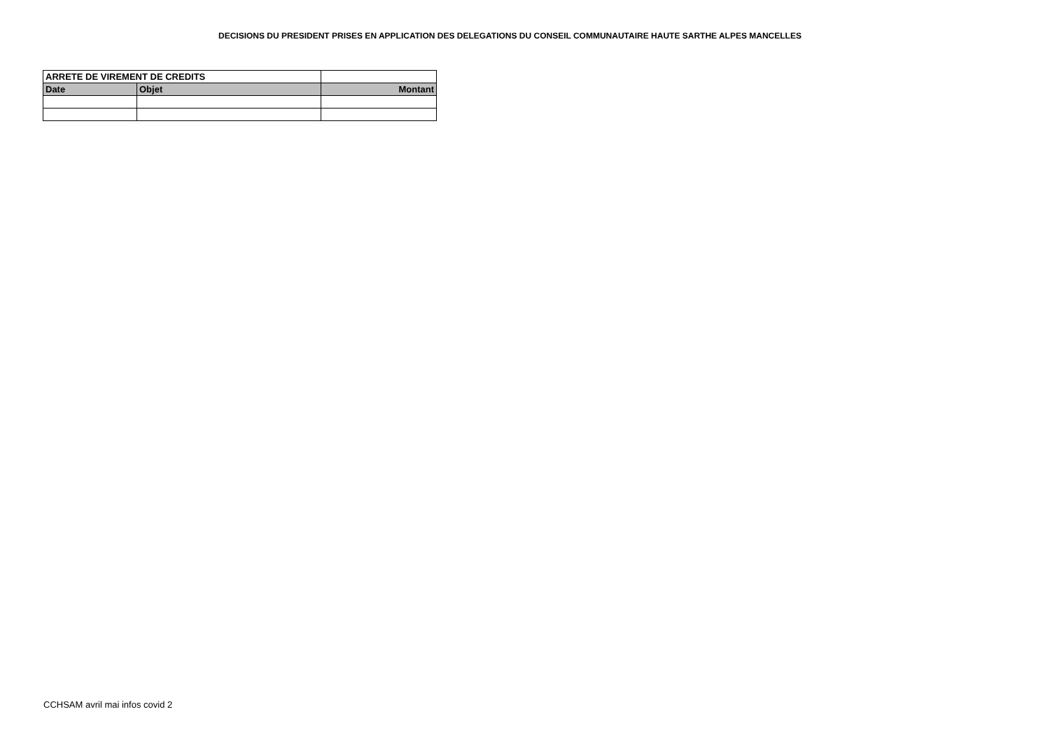DECISIONS DU PRESIDENT PRISES EN APPLICATION DES DELEGATIONS DU CONSEIL COMMUNAUTAIRE HAUTE SARTHE ALPES MANCELLES
| ARRETE DE VIREMENT DE CREDITS | | |
| Date | Objet | Montant |
CCHSAM avril mai infos covid 2